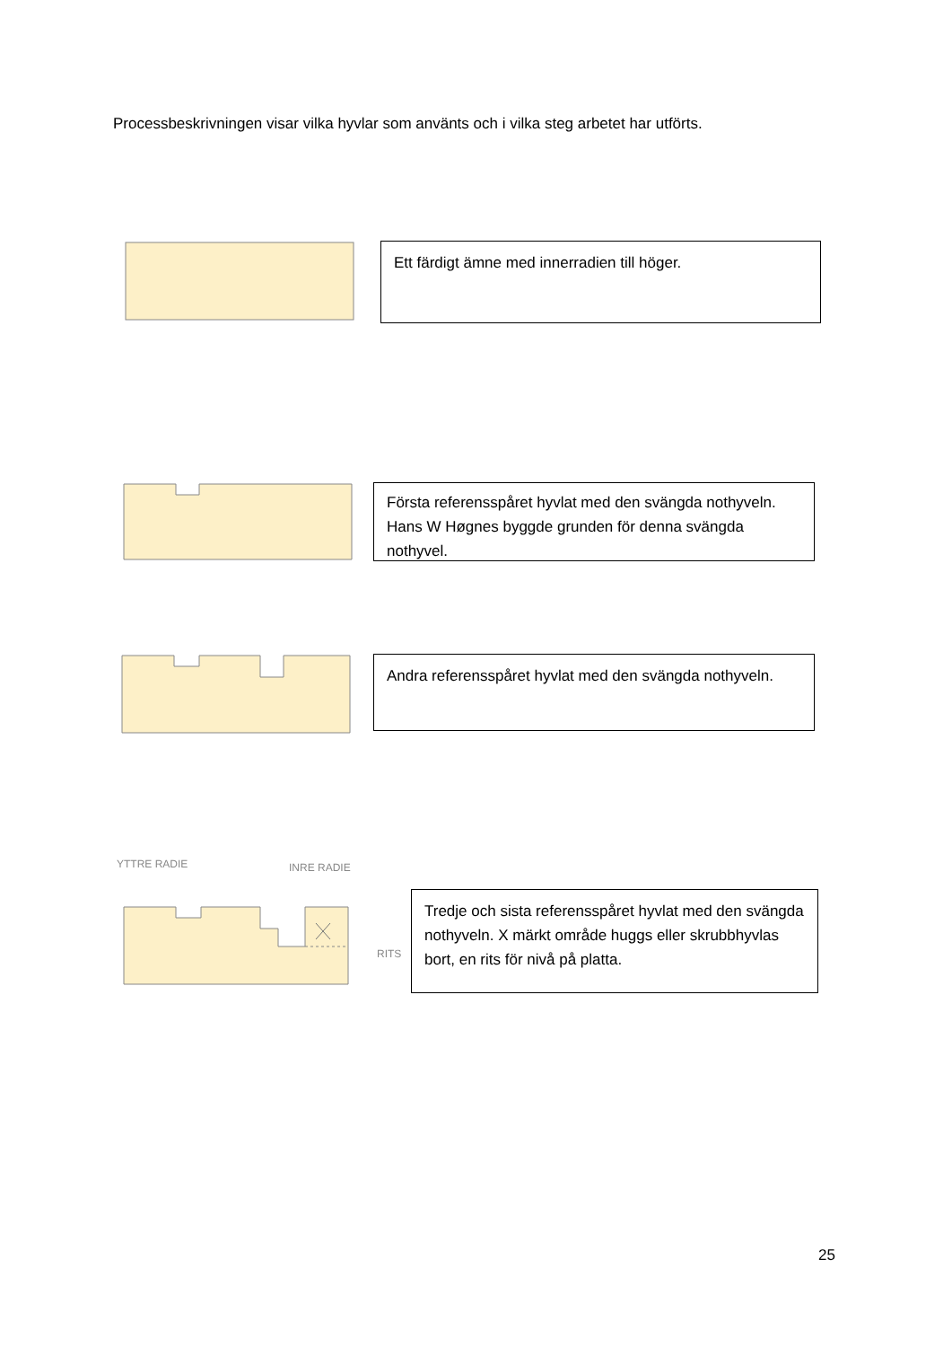Processbeskrivningen visar vilka hyvlar som använts och i vilka steg arbetet har utförts.
Ett färdigt ämne med innerradien till höger.
Första referensspåret hyvlat med den svängda nothyveln. Hans W Høgnes byggde grunden för denna svängda nothyvel.
Andra referensspåret hyvlat med den svängda nothyveln.
YTTRE RADIE
INRE RADIE
RITS
Tredje och sista referensspåret hyvlat med den svängda nothyveln. X märkt område huggs eller skrubbhyvlas bort, en rits för nivå på platta.
25